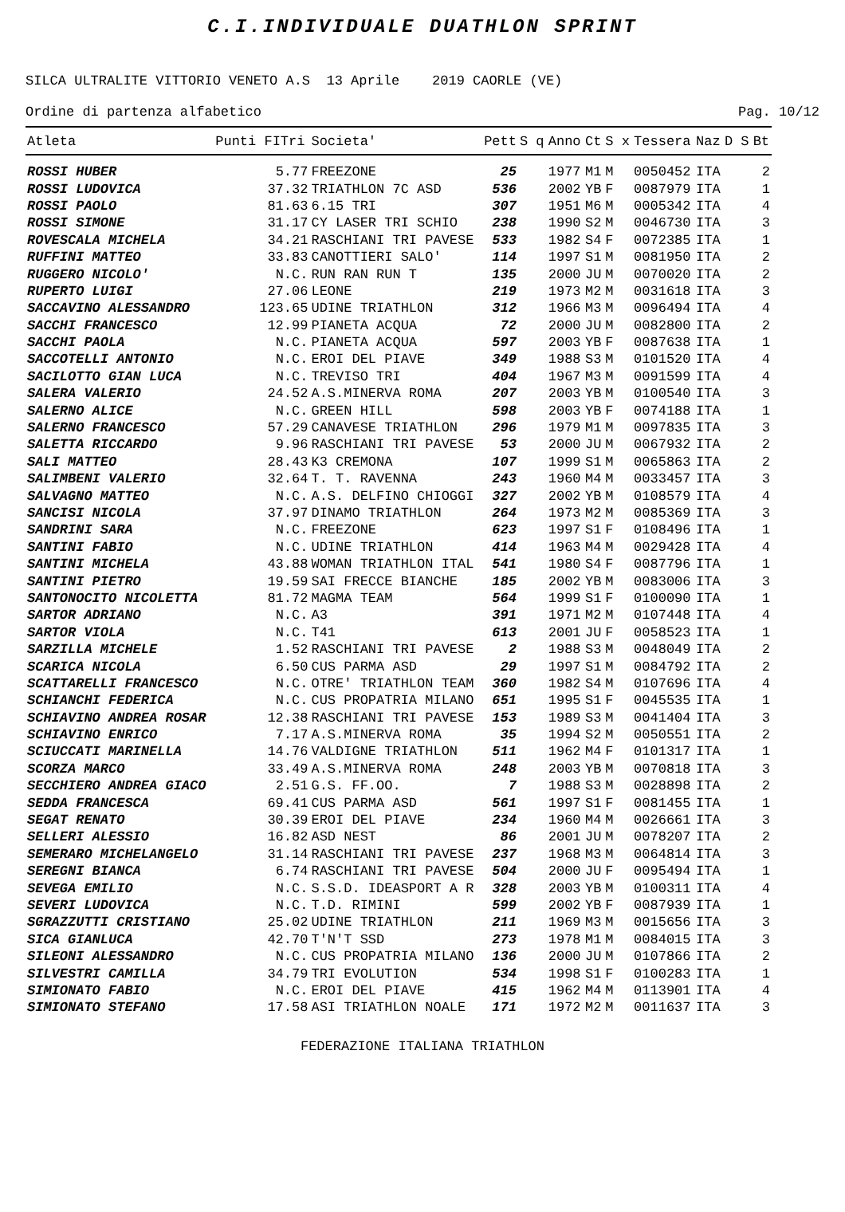C.I.INDIVIDUALE DUATHLON SPRINT
SILCA ULTRALITE VITTORIO VENETO A.S 13 Aprile 2019 CAORLE (VE)
Ordine di partenza alfabetico Pag. 10/12
| Atleta | Punti FITri | Societa' | Pett | S q | Anno | Ct | S x | Tessera | Naz | D S | Bt |
| --- | --- | --- | --- | --- | --- | --- | --- | --- | --- | --- | --- |
| ROSSI HUBER | 5.77 | FREEZONE | 25 | | 1977 | M1 | M | 0050452 | ITA | | 2 |
| ROSSI LUDOVICA | 37.32 | TRIATHLON 7C ASD | 536 | | 2002 | YB | F | 0087979 | ITA | | 1 |
| ROSSI PAOLO | 81.63 | 6.15 TRI | 307 | | 1951 | M6 | M | 0005342 | ITA | | 4 |
| ROSSI SIMONE | 31.17 | CY LASER TRI SCHIO | 238 | | 1990 | S2 | M | 0046730 | ITA | | 3 |
| ROVESCALA MICHELA | 34.21 | RASCHIANI TRI PAVESE | 533 | | 1982 | S4 | F | 0072385 | ITA | | 1 |
| RUFFINI MATTEO | 33.83 | CANOTTIERI SALO' | 114 | | 1997 | S1 | M | 0081950 | ITA | | 2 |
| RUGGERO NICOLO' | N.C. | RUN RAN RUN T | 135 | | 2000 | JU | M | 0070020 | ITA | | 2 |
| RUPERTO LUIGI | 27.06 | LEONE | 219 | | 1973 | M2 | M | 0031618 | ITA | | 3 |
| SACCAVINO ALESSANDRO | 123.65 | UDINE TRIATHLON | 312 | | 1966 | M3 | M | 0096494 | ITA | | 4 |
| SACCHI FRANCESCO | 12.99 | PIANETA ACQUA | 72 | | 2000 | JU | M | 0082800 | ITA | | 2 |
| SACCHI PAOLA | N.C. | PIANETA ACQUA | 597 | | 2003 | YB | F | 0087638 | ITA | | 1 |
| SACCOTELLI ANTONIO | N.C. | EROI DEL PIAVE | 349 | | 1988 | S3 | M | 0101520 | ITA | | 4 |
| SACILOTTO GIAN LUCA | N.C. | TREVISO TRI | 404 | | 1967 | M3 | M | 0091599 | ITA | | 4 |
| SALERA VALERIO | 24.52 | A.S.MINERVA ROMA | 207 | | 2003 | YB | M | 0100540 | ITA | | 3 |
| SALERNO ALICE | N.C. | GREEN HILL | 598 | | 2003 | YB | F | 0074188 | ITA | | 1 |
| SALERNO FRANCESCO | 57.29 | CANAVESE TRIATHLON | 296 | | 1979 | M1 | M | 0097835 | ITA | | 3 |
| SALETTA RICCARDO | 9.96 | RASCHIANI TRI PAVESE | 53 | | 2000 | JU | M | 0067932 | ITA | | 2 |
| SALI MATTEO | 28.43 | K3 CREMONA | 107 | | 1999 | S1 | M | 0065863 | ITA | | 2 |
| SALIMBENI VALERIO | 32.64 | T. T. RAVENNA | 243 | | 1960 | M4 | M | 0033457 | ITA | | 3 |
| SALVAGNO MATTEO | N.C. | A.S. DELFINO CHIOGGI | 327 | | 2002 | YB | M | 0108579 | ITA | | 4 |
| SANCISI NICOLA | 37.97 | DINAMO TRIATHLON | 264 | | 1973 | M2 | M | 0085369 | ITA | | 3 |
| SANDRINI SARA | N.C. | FREEZONE | 623 | | 1997 | S1 | F | 0108496 | ITA | | 1 |
| SANTINI FABIO | N.C. | UDINE TRIATHLON | 414 | | 1963 | M4 | M | 0029428 | ITA | | 4 |
| SANTINI MICHELA | 43.88 | WOMAN TRIATHLON ITAL | 541 | | 1980 | S4 | F | 0087796 | ITA | | 1 |
| SANTINI PIETRO | 19.59 | SAI FRECCE BIANCHE | 185 | | 2002 | YB | M | 0083006 | ITA | | 3 |
| SANTONOCITO NICOLETTA | 81.72 | MAGMA TEAM | 564 | | 1999 | S1 | F | 0100090 | ITA | | 1 |
| SARTOR ADRIANO | N.C. | A3 | 391 | | 1971 | M2 | M | 0107448 | ITA | | 4 |
| SARTOR VIOLA | N.C. | T41 | 613 | | 2001 | JU | F | 0058523 | ITA | | 1 |
| SARZILLA MICHELE | 1.52 | RASCHIANI TRI PAVESE | 2 | | 1988 | S3 | M | 0048049 | ITA | | 2 |
| SCARICA NICOLA | 6.50 | CUS PARMA ASD | 29 | | 1997 | S1 | M | 0084792 | ITA | | 2 |
| SCATTARELLI FRANCESCO | N.C. | OTRE' TRIATHLON TEAM | 360 | | 1982 | S4 | M | 0107696 | ITA | | 4 |
| SCHIANCHI FEDERICA | N.C. | CUS PROPATRIA MILANO | 651 | | 1995 | S1 | F | 0045535 | ITA | | 1 |
| SCHIAVINO ANDREA ROSAR | 12.38 | RASCHIANI TRI PAVESE | 153 | | 1989 | S3 | M | 0041404 | ITA | | 3 |
| SCHIAVINO ENRICO | 7.17 | A.S.MINERVA ROMA | 35 | | 1994 | S2 | M | 0050551 | ITA | | 2 |
| SCIUCCATI MARINELLA | 14.76 | VALDIGNE TRIATHLON | 511 | | 1962 | M4 | F | 0101317 | ITA | | 1 |
| SCORZA MARCO | 33.49 | A.S.MINERVA ROMA | 248 | | 2003 | YB | M | 0070818 | ITA | | 3 |
| SECCHIERO ANDREA GIACO | 2.51 | G.S. FF.OO. | 7 | | 1988 | S3 | M | 0028898 | ITA | | 2 |
| SEDDA FRANCESCA | 69.41 | CUS PARMA ASD | 561 | | 1997 | S1 | F | 0081455 | ITA | | 1 |
| SEGAT RENATO | 30.39 | EROI DEL PIAVE | 234 | | 1960 | M4 | M | 0026661 | ITA | | 3 |
| SELLERI ALESSIO | 16.82 | ASD NEST | 86 | | 2001 | JU | M | 0078207 | ITA | | 2 |
| SEMERARO MICHELANGELO | 31.14 | RASCHIANI TRI PAVESE | 237 | | 1968 | M3 | M | 0064814 | ITA | | 3 |
| SEREGNI BIANCA | 6.74 | RASCHIANI TRI PAVESE | 504 | | 2000 | JU | F | 0095494 | ITA | | 1 |
| SEVEGA EMILIO | N.C. | S.S.D. IDEASPORT A R | 328 | | 2003 | YB | M | 0100311 | ITA | | 4 |
| SEVERI LUDOVICA | N.C. | T.D. RIMINI | 599 | | 2002 | YB | F | 0087939 | ITA | | 1 |
| SGRAZZUTTI CRISTIANO | 25.02 | UDINE TRIATHLON | 211 | | 1969 | M3 | M | 0015656 | ITA | | 3 |
| SICA GIANLUCA | 42.70 | T'N'T SSD | 273 | | 1978 | M1 | M | 0084015 | ITA | | 3 |
| SILEONI ALESSANDRO | N.C. | CUS PROPATRIA MILANO | 136 | | 2000 | JU | M | 0107866 | ITA | | 2 |
| SILVESTRI CAMILLA | 34.79 | TRI EVOLUTION | 534 | | 1998 | S1 | F | 0100283 | ITA | | 1 |
| SIMIONATO FABIO | N.C. | EROI DEL PIAVE | 415 | | 1962 | M4 | M | 0113901 | ITA | | 4 |
| SIMIONATO STEFANO | 17.58 | ASI TRIATHLON NOALE | 171 | | 1972 | M2 | M | 0011637 | ITA | | 3 |
FEDERAZIONE ITALIANA TRIATHLON